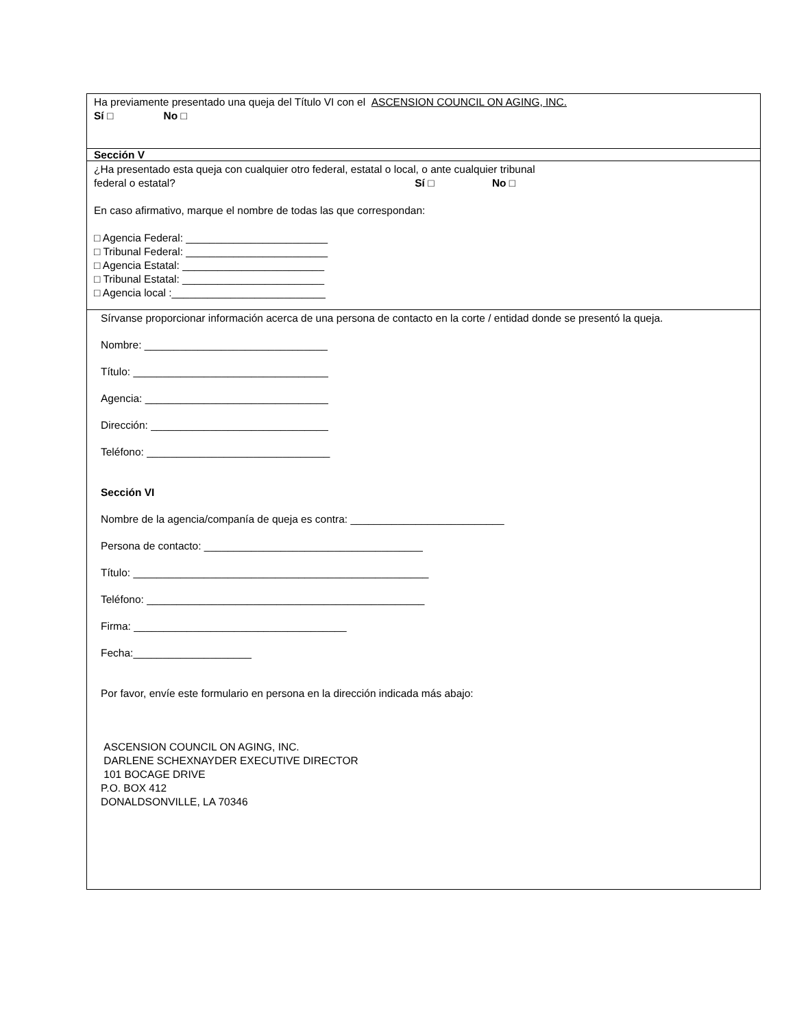Ha previamente presentado una queja del Título VI con el ASCENSION COUNCIL ON AGING, INC.
Sí □ No □
Sección V
¿Ha presentado esta queja con cualquier otro federal, estatal o local, o ante cualquier tribunal
federal o estatal? Sí □ No □
En caso afirmativo, marque el nombre de todas las que correspondan:
□ Agencia Federal: ________________________
□ Tribunal Federal: ________________________
□ Agencia Estatal: ________________________
□ Tribunal Estatal: ________________________
□ Agencia local :__________________________
Sírvanse proporcionar información acerca de una persona de contacto en la corte / entidad donde se presentó la queja.
Nombre: _______________________________
Título: _________________________________
Agencia: _______________________________
Dirección: ______________________________
Teléfono: _______________________________
Sección VI
Nombre de la agencia/companía de queja es contra: __________________________
Persona de contacto: _____________________________________
Título: __________________________________________________
Teléfono: _______________________________________________
Firma: ____________________________________
Fecha:____________________
Por favor, envíe este formulario en persona en la dirección indicada más abajo:
ASCENSION COUNCIL ON AGING, INC.
DARLENE SCHEXNAYDER EXECUTIVE DIRECTOR
101 BOCAGE DRIVE
P.O. BOX 412
DONALDSONVILLE, LA 70346